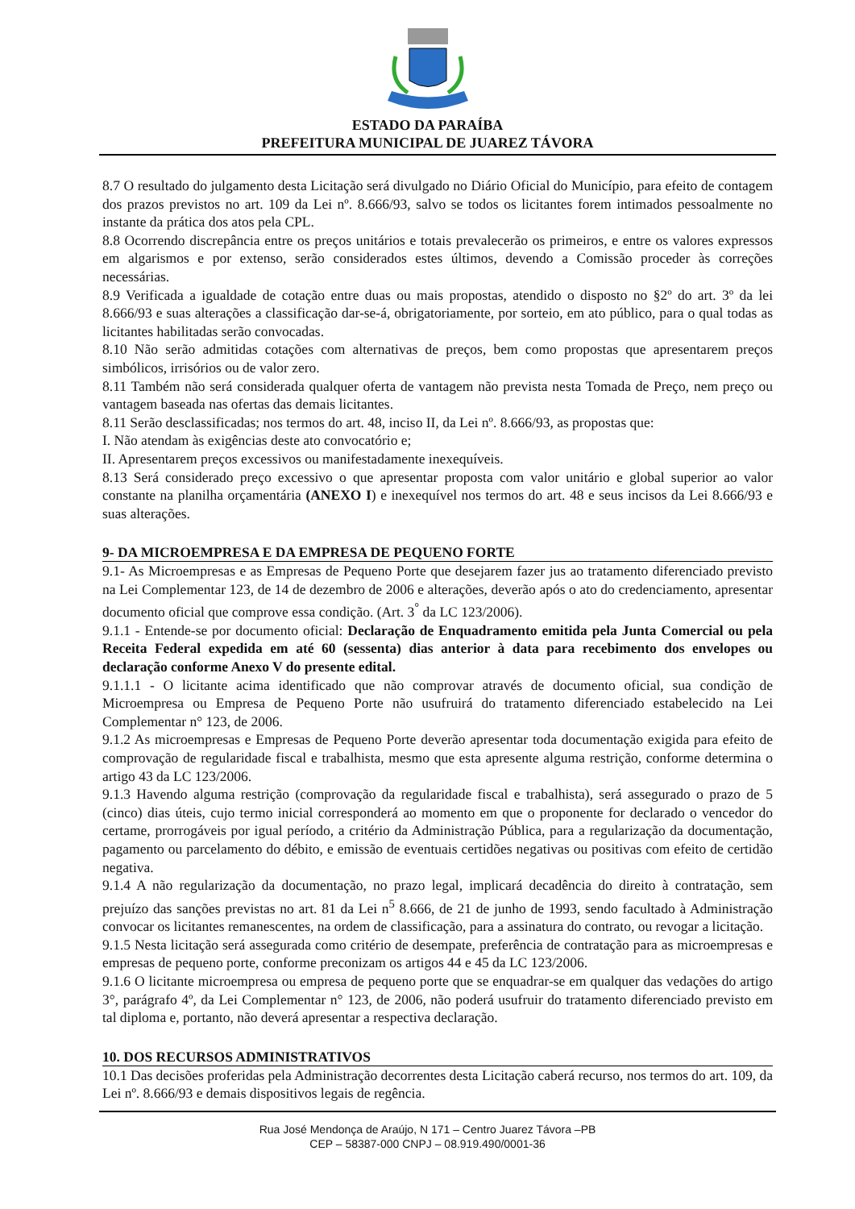ESTADO DA PARAÍBA
PREFEITURA MUNICIPAL DE JUAREZ TÁVORA
8.7 O resultado do julgamento desta Licitação será divulgado no Diário Oficial do Município, para efeito de contagem dos prazos previstos no art. 109 da Lei nº. 8.666/93, salvo se todos os licitantes forem intimados pessoalmente no instante da prática dos atos pela CPL.
8.8 Ocorrendo discrepância entre os preços unitários e totais prevalecerão os primeiros, e entre os valores expressos em algarismos e por extenso, serão considerados estes últimos, devendo a Comissão proceder às correções necessárias.
8.9 Verificada a igualdade de cotação entre duas ou mais propostas, atendido o disposto no §2º do art. 3º da lei 8.666/93 e suas alterações a classificação dar-se-á, obrigatoriamente, por sorteio, em ato público, para o qual todas as licitantes habilitadas serão convocadas.
8.10 Não serão admitidas cotações com alternativas de preços, bem como propostas que apresentarem preços simbólicos, irrisórios ou de valor zero.
8.11 Também não será considerada qualquer oferta de vantagem não prevista nesta Tomada de Preço, nem preço ou vantagem baseada nas ofertas das demais licitantes.
8.11 Serão desclassificadas; nos termos do art. 48, inciso II, da Lei nº. 8.666/93, as propostas que:
I. Não atendam às exigências deste ato convocatório e;
II. Apresentarem preços excessivos ou manifestadamente inexequíveis.
8.13 Será considerado preço excessivo o que apresentar proposta com valor unitário e global superior ao valor constante na planilha orçamentária (ANEXO I) e inexequível nos termos do art. 48 e seus incisos da Lei 8.666/93 e suas alterações.
9- DA MICROEMPRESA E DA EMPRESA DE PEQUENO FORTE
9.1- As Microempresas e as Empresas de Pequeno Porte que desejarem fazer jus ao tratamento diferenciado previsto na Lei Complementar 123, de 14 de dezembro de 2006 e alterações, deverão após o ato do credenciamento, apresentar documento oficial que comprove essa condição. (Art. 3<sup>°</sup> da LC 123/2006).
9.1.1 - Entende-se por documento oficial: Declaração de Enquadramento emitida pela Junta Comercial ou pela Receita Federal expedida em até 60 (sessenta) dias anterior à data para recebimento dos envelopes ou declaração conforme Anexo V do presente edital.
9.1.1.1 - O licitante acima identificado que não comprovar através de documento oficial, sua condição de Microempresa ou Empresa de Pequeno Porte não usufruirá do tratamento diferenciado estabelecido na Lei Complementar n° 123, de 2006.
9.1.2 As microempresas e Empresas de Pequeno Porte deverão apresentar toda documentação exigida para efeito de comprovação de regularidade fiscal e trabalhista, mesmo que esta apresente alguma restrição, conforme determina o artigo 43 da LC 123/2006.
9.1.3 Havendo alguma restrição (comprovação da regularidade fiscal e trabalhista), será assegurado o prazo de 5 (cinco) dias úteis, cujo termo inicial corresponderá ao momento em que o proponente for declarado o vencedor do certame, prorrogáveis por igual período, a critério da Administração Pública, para a regularização da documentação, pagamento ou parcelamento do débito, e emissão de eventuais certidões negativas ou positivas com efeito de certidão negativa.
9.1.4 A não regularização da documentação, no prazo legal, implicará decadência do direito à contratação, sem prejuízo das sanções previstas no art. 81 da Lei n<sup>5</sup> 8.666, de 21 de junho de 1993, sendo facultado à Administração convocar os licitantes remanescentes, na ordem de classificação, para a assinatura do contrato, ou revogar a licitação.
9.1.5 Nesta licitação será assegurada como critério de desempate, preferência de contratação para as microempresas e empresas de pequeno porte, conforme preconizam os artigos 44 e 45 da LC 123/2006.
9.1.6 O licitante microempresa ou empresa de pequeno porte que se enquadrar-se em qualquer das vedações do artigo 3°, parágrafo 4º, da Lei Complementar n° 123, de 2006, não poderá usufruir do tratamento diferenciado previsto em tal diploma e, portanto, não deverá apresentar a respectiva declaração.
10. DOS RECURSOS ADMINISTRATIVOS
10.1 Das decisões proferidas pela Administração decorrentes desta Licitação caberá recurso, nos termos do art. 109, da Lei nº. 8.666/93 e demais dispositivos legais de regência.
Rua José Mendonça de Araújo, N 171 – Centro Juarez Távora –PB
CEP – 58387-000 CNPJ – 08.919.490/0001-36